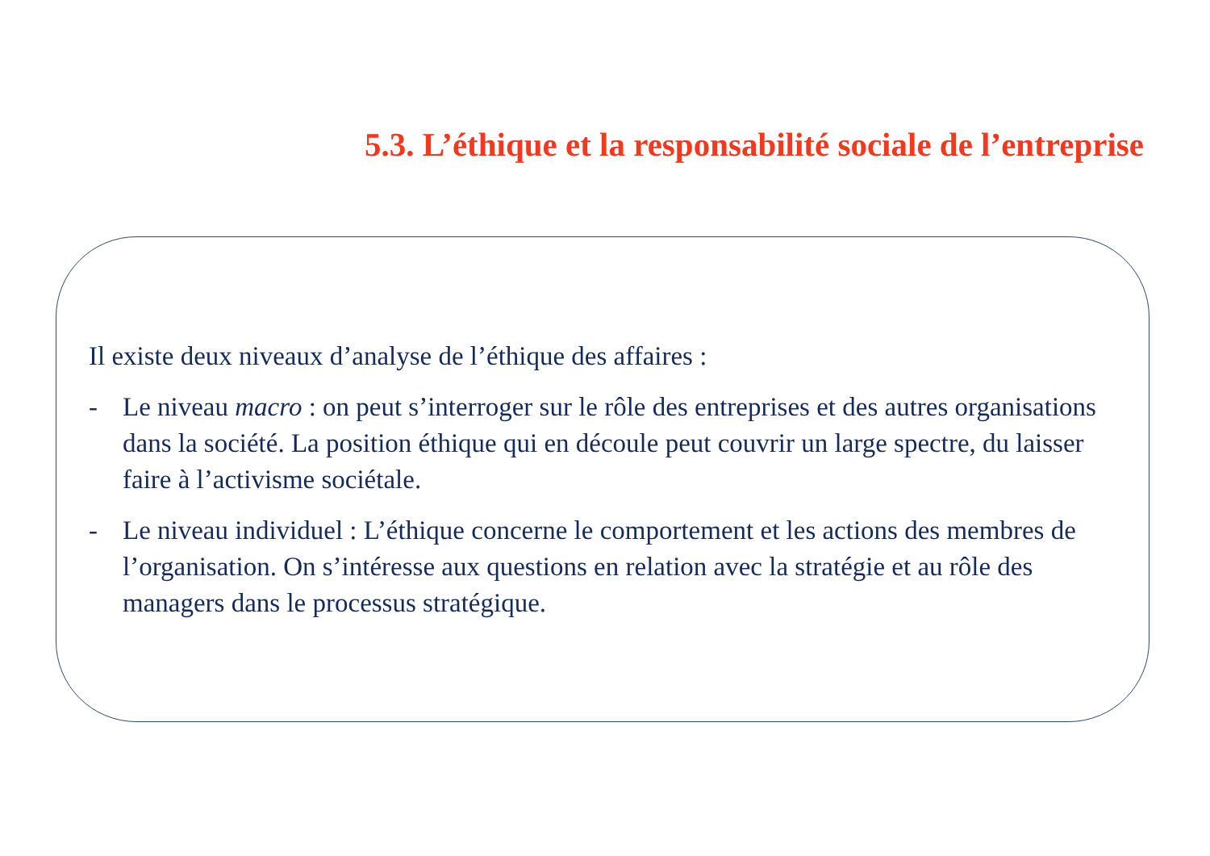5.3. L’éthique et la responsabilité sociale de l’entreprise
Il existe deux niveaux d’analyse de l’éthique des affaires :
- Le niveau macro : on peut s’interroger sur le rôle des entreprises et des autres organisations dans la société. La position éthique qui en découle peut couvrir un large spectre, du laisser faire à l’activisme sociétale.
- Le niveau individuel : L’éthique concerne le comportement et les actions des membres de l’organisation. On s’intéresse aux questions en relation avec la stratégie et au rôle des managers dans le processus stratégique.